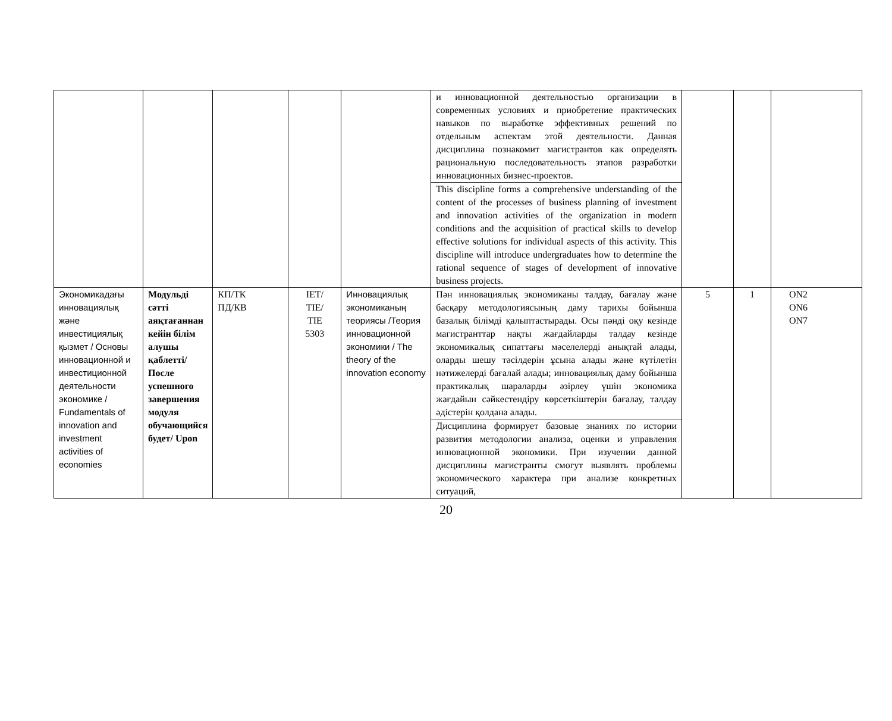| | | | | | и инновационной деятельностью организации в современных условиях и приобретение практических навыков по выработке эффективных решений по отдельным аспектам этой деятельности. Данная дисциплина познакомит магистрантов как определять рациональную последовательность этапов разработки инновационных бизнес-проектов. | | | |
| | | | | | This discipline forms a comprehensive understanding of the content of the processes of business planning of investment and innovation activities of the organization in modern conditions and the acquisition of practical skills to develop effective solutions for individual aspects of this activity. This discipline will introduce undergraduates how to determine the rational sequence of stages of development of innovative business projects. | | | |
| Экономикадағы инновациялық және инвестициялық қызмет / Основы инновационной и инвестиционной деятельности экономике / Fundamentals of innovation and investment activities of economies | Модульді сәтті аяқтағаннан кейін білім алушы қаблетті/ После успешного завершения модуля обучающийся будет/ Upon | КП/ТК ПД/КВ | IET/ TIE/ TIE 5303 | Инновациялық экономиканың теориясы /Теория инновационной экономики / The theory of the innovation economy | Пән инновациялық экономиканы талдау, бағалау және басқару методологиясының даму тарихы бойынша базалық білімді қалыптастырады. Осы пәнді оқу кезінде магистранттар нақты жағдайларды талдау кезінде экономикалық сипаттағы мәселелерді анықтай алады, оларды шешу тәсілдерін ұсына алады және күтілетін нәтижелерді бағалай алады; инновациялық даму бойынша практикалық шараларды әзірлеу үшін экономика жағдайын сәйкестендіру көрсеткіштерін бағалау, талдау әдістерін қолдана алады. | 5 | 1 | ON2 ON6 ON7 |
| | | | | | Дисциплина формирует базовые знаниях по истории развития методологии анализа, оценки и управления инновационной экономики. При изучении данной дисциплины магистранты смогут выявлять проблемы экономического характера при анализе конкретных ситуаций, | | | |
20